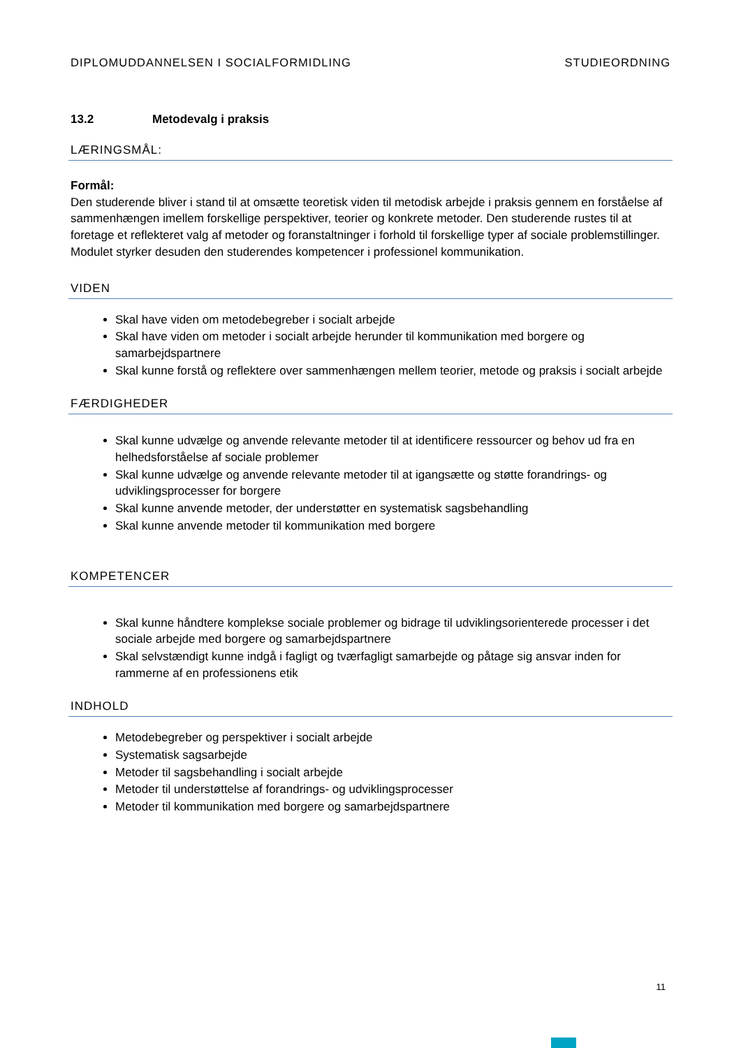DIPLOMUDDANNELSEN I SOCIALFORMIDLING STUDIEORDNING
13.2 Metodevalg i praksis
LÆRINGSMÅL:
Formål:
Den studerende bliver i stand til at omsætte teoretisk viden til metodisk arbejde i praksis gennem en forståelse af sammenhængen imellem forskellige perspektiver, teorier og konkrete metoder. Den studerende rustes til at foretage et reflekteret valg af metoder og foranstaltninger i forhold til forskellige typer af sociale problemstillinger. Modulet styrker desuden den studerendes kompetencer i professionel kommunikation.
VIDEN
Skal have viden om metodebegreber i socialt arbejde
Skal have viden om metoder i socialt arbejde herunder til kommunikation med borgere og samarbejdspartnere
Skal kunne forstå og reflektere over sammenhængen mellem teorier, metode og praksis i socialt arbejde
FÆRDIGHEDER
Skal kunne udvælge og anvende relevante metoder til at identificere ressourcer og behov ud fra en helhedsforståelse af sociale problemer
Skal kunne udvælge og anvende relevante metoder til at igangsætte og støtte forandrings- og udviklingsprocesser for borgere
Skal kunne anvende metoder, der understøtter en systematisk sagsbehandling
Skal kunne anvende metoder til kommunikation med borgere
KOMPETENCER
Skal kunne håndtere komplekse sociale problemer og bidrage til udviklingsorienterede processer i det sociale arbejde med borgere og samarbejdspartnere
Skal selvstændigt kunne indgå i fagligt og tværfagligt samarbejde og påtage sig ansvar inden for rammerne af en professionens etik
INDHOLD
Metodebegreber og perspektiver i socialt arbejde
Systematisk sagsarbejde
Metoder til sagsbehandling i socialt arbejde
Metoder til understøttelse af forandrings- og udviklingsprocesser
Metoder til kommunikation med borgere og samarbejdspartnere
11